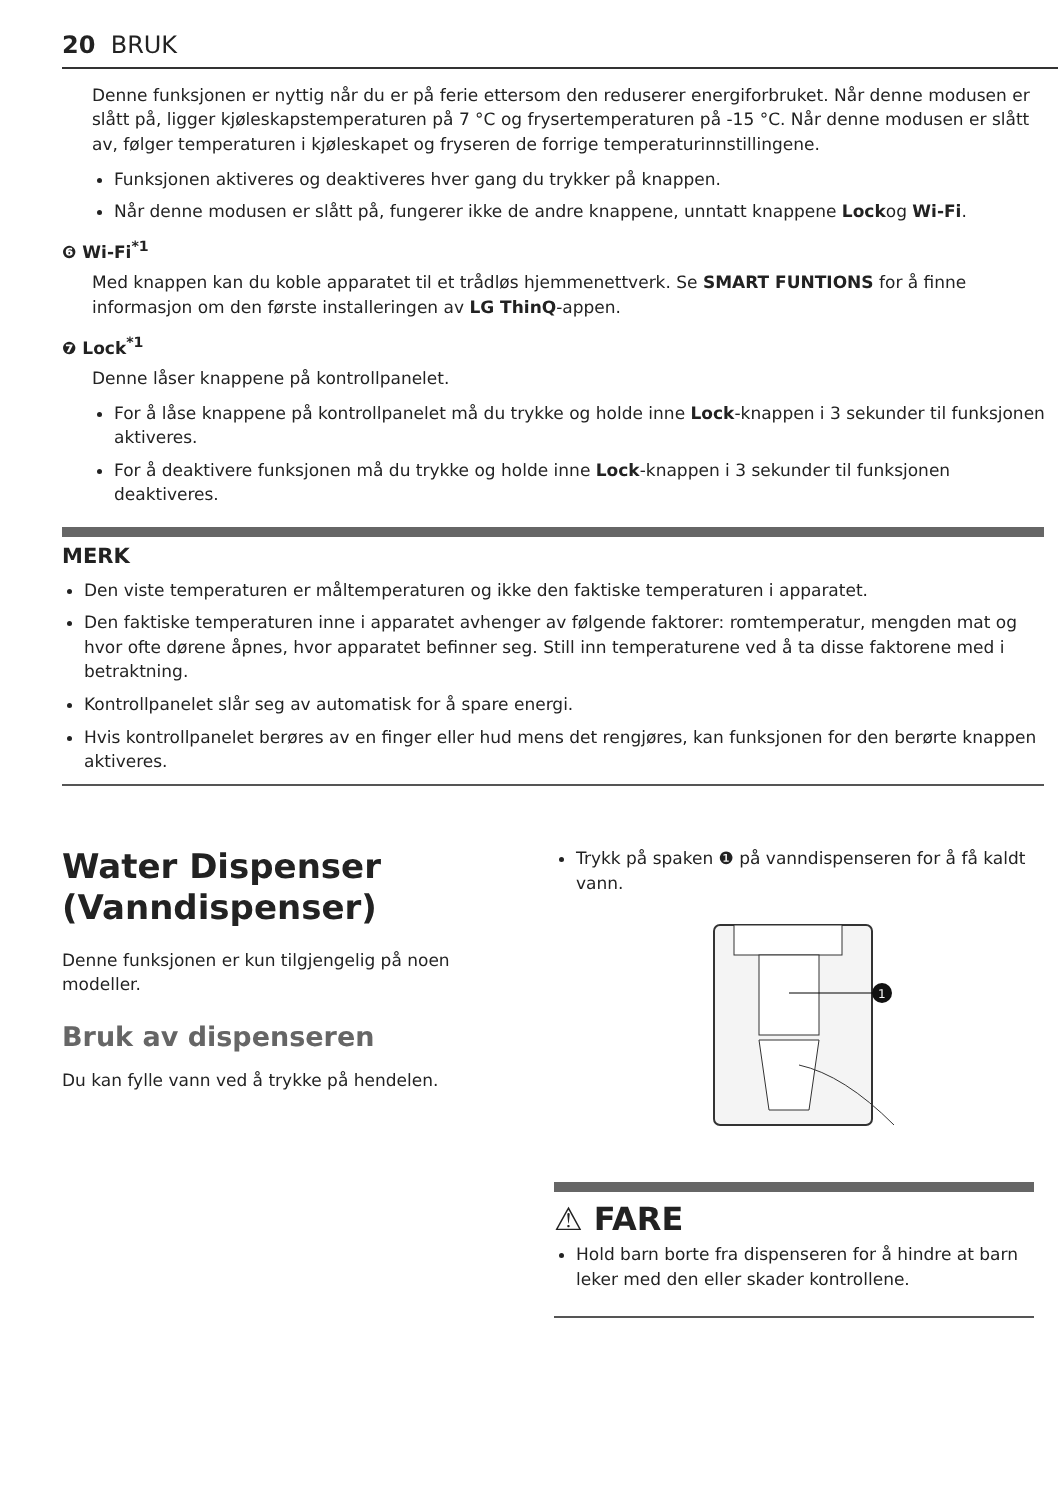20 BRUK
Denne funksjonen er nyttig når du er på ferie ettersom den reduserer energiforbruket. Når denne modusen er slått på, ligger kjøleskapstemperaturen på 7 °C og frysertemperaturen på -15 °C. Når denne modusen er slått av, følger temperaturen i kjøleskapet og fryseren de forrige temperaturinnstillingene.
Funksjonen aktiveres og deaktiveres hver gang du trykker på knappen.
Når denne modusen er slått på, fungerer ikke de andre knappene, unntatt knappene Lockog Wi-Fi.
❻ Wi-Fi<sup>*1</sup>
Med knappen kan du koble apparatet til et trådløs hjemmenettverk. Se SMART FUNTIONS for å finne informasjon om den første installeringen av LG ThinQ-appen.
❼ Lock<sup>*1</sup>
Denne låser knappene på kontrollpanelet.
For å låse knappene på kontrollpanelet må du trykke og holde inne Lock-knappen i 3 sekunder til funksjonen aktiveres.
For å deaktivere funksjonen må du trykke og holde inne Lock-knappen i 3 sekunder til funksjonen deaktiveres.
MERK
Den viste temperaturen er måltemperaturen og ikke den faktiske temperaturen i apparatet.
Den faktiske temperaturen inne i apparatet avhenger av følgende faktorer: romtemperatur, mengden mat og hvor ofte dørene åpnes, hvor apparatet befinner seg. Still inn temperaturene ved å ta disse faktorene med i betraktning.
Kontrollpanelet slår seg av automatisk for å spare energi.
Hvis kontrollpanelet berøres av en finger eller hud mens det rengjøres, kan funksjonen for den berørte knappen aktiveres.
Water Dispenser (Vanndispenser)
Denne funksjonen er kun tilgjengelig på noen modeller.
Bruk av dispenseren
Du kan fylle vann ved å trykke på hendelen.
Trykk på spaken ❶ på vanndispenseren for å få kaldt vann.
1
⚠ FARE
Hold barn borte fra dispenseren for å hindre at barn leker med den eller skader kontrollene.